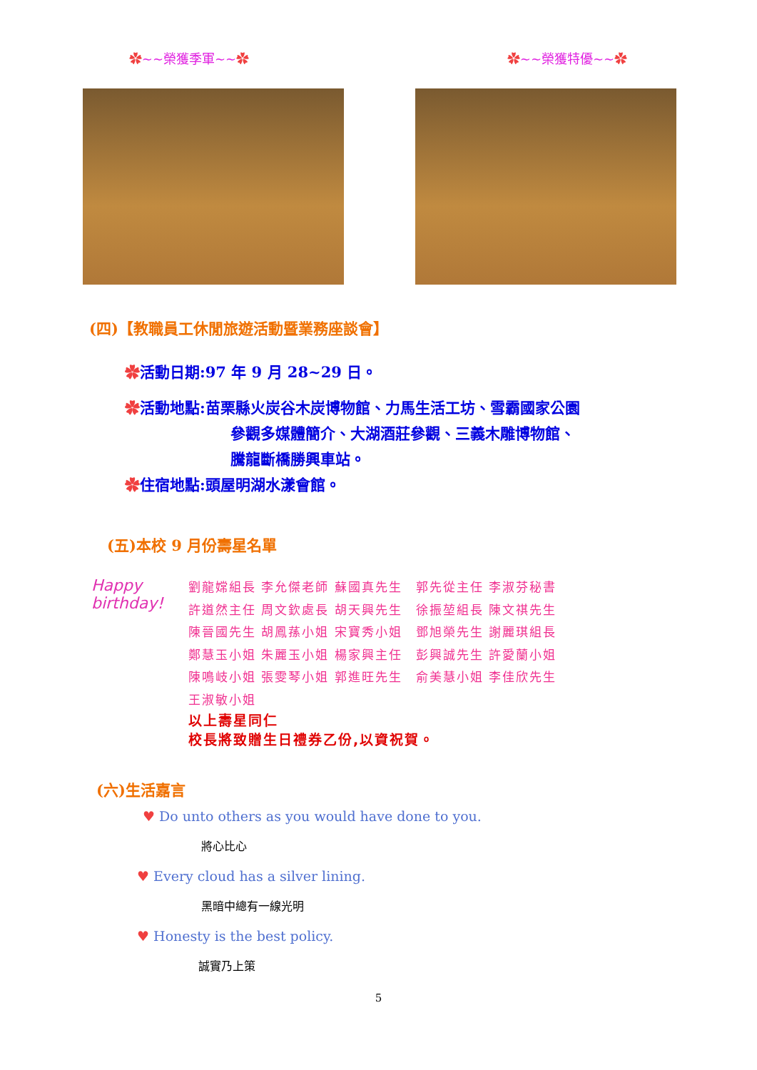✿~~榮獲季軍~~✿ ✿~~榮獲特優~~✿
(四)【教職員工休閒旅遊活動暨業務座談會】
✿活動日期:97 年 9 月 28~29 日。
✿活動地點:苗栗縣火炭谷木炭博物館、力馬生活工坊、雪霸國家公園
參觀多媒體簡介、大湖酒莊參觀、三義木雕博物館、
騰龍斷橋勝興車站。
✿住宿地點:頭屋明湖水漾會館。
(五)本校 9 月份壽星名單
Happy birthday!
劉龍嫦組長 李允傑老師 蘇國真先生　郭先從主任 李淑芬秘書
許道然主任 周文欽處長 胡天興先生　徐振堃組長 陳文祺先生
陳晉國先生 胡鳳蓀小姐 宋寶秀小姐　鄧旭榮先生 謝麗琪組長
鄭慧玉小姐 朱麗玉小姐 楊家興主任　彭興誠先生 許愛蘭小姐
陳鳴岐小姐 張雯琴小姐 郭進旺先生　俞美慧小姐 李佳欣先生
王淑敏小姐
以上壽星同仁
校長將致贈生日禮券乙份,以資祝賀。
(六)生活嘉言
♥ Do unto others as you would have done to you.
將心比心
♥ Every cloud has a silver lining.
黑暗中總有一線光明
♥ Honesty is the best policy.
誠實乃上策
5